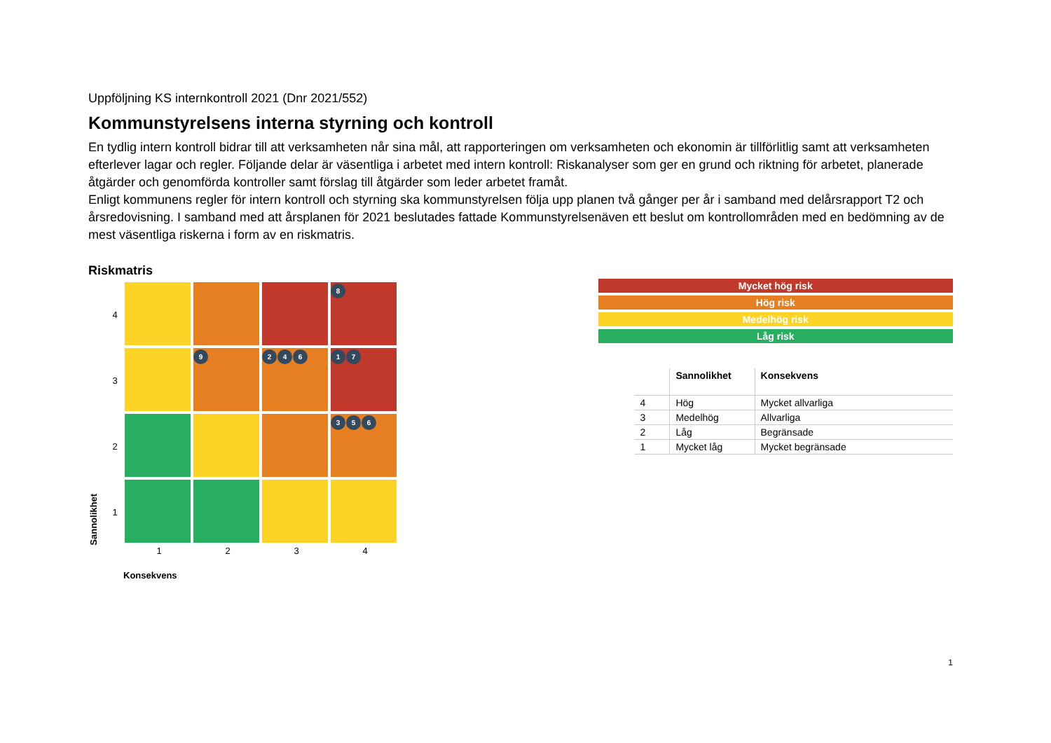Uppföljning KS internkontroll 2021 (Dnr 2021/552)
Kommunstyrelsens interna styrning och kontroll
En tydlig intern kontroll bidrar till att verksamheten når sina mål, att rapporteringen om verksamheten och ekonomin är tillförlitlig samt att verksamheten efterlever lagar och regler. Följande delar är väsentliga i arbetet med intern kontroll: Riskanalyser som ger en grund och riktning för arbetet, planerade åtgärder och genomförda kontroller samt förslag till åtgärder som leder arbetet framåt.
Enligt kommunens regler för intern kontroll och styrning ska kommunstyrelsen följa upp planen två gånger per år i samband med delårsrapport T2 och årsredovisning. I samband med att årsplanen för 2021 beslutades fattade Kommunstyrelsenäven ett beslut om kontrollområden med en bedömning av de mest väsentliga riskerna i form av en riskmatris.
Riskmatris
Sannolikhet
4
3
2
1
8
9
2 4 6
1 7
3 5 6
1 2 3 4
Konsekvens
Mycket hög risk
Hög risk
Medelhög risk
Låg risk
| | Sannolikhet | Konsekvens |
| --- | --- | --- |
| 4 | Hög | Mycket allvarliga |
| 3 | Medelhög | Allvarliga |
| 2 | Låg | Begränsade |
| 1 | Mycket låg | Mycket begränsade |
1